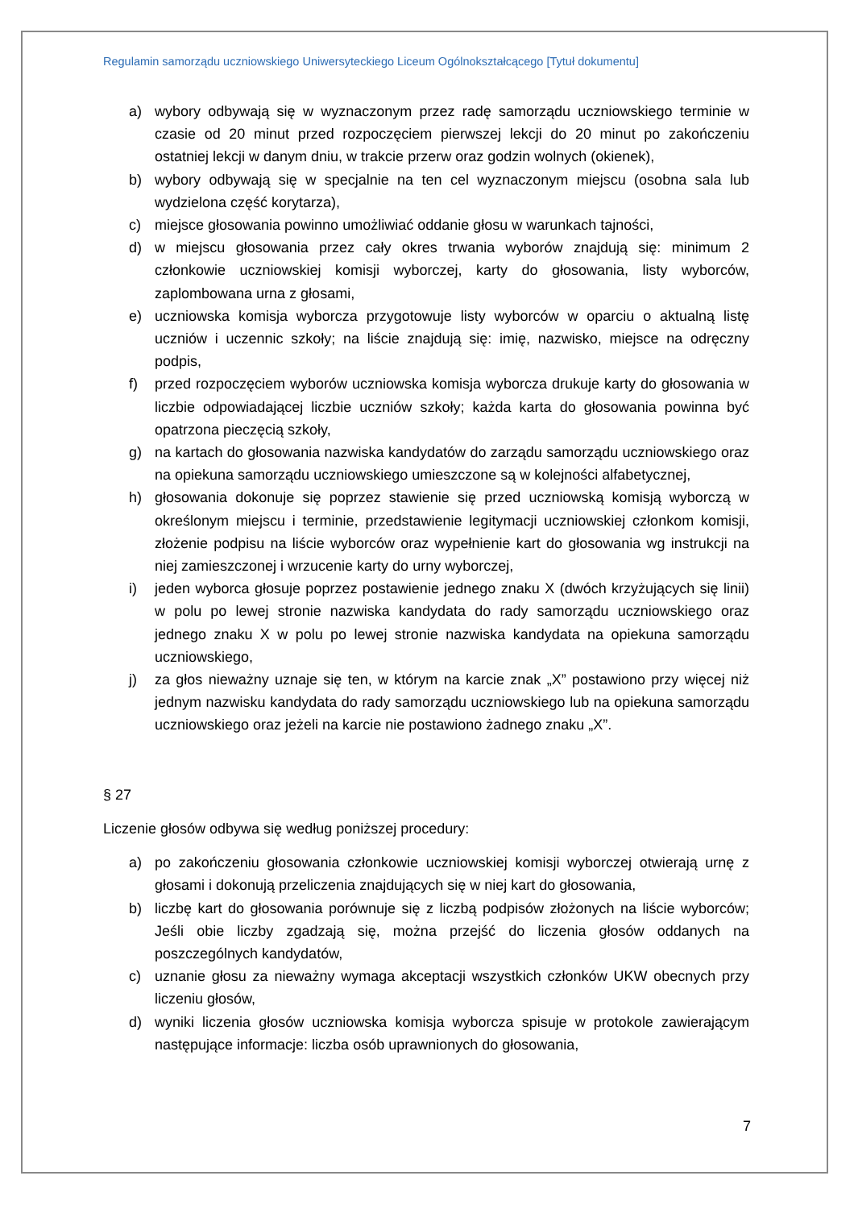Regulamin samorządu uczniowskiego Uniwersyteckiego Liceum Ogólnokształcącego [Tytuł dokumentu]
a) wybory odbywają się w wyznaczonym przez radę samorządu uczniowskiego terminie w czasie od 20 minut przed rozpoczęciem pierwszej lekcji do 20 minut po zakończeniu ostatniej lekcji w danym dniu, w trakcie przerw oraz godzin wolnych (okienek),
b) wybory odbywają się w specjalnie na ten cel wyznaczonym miejscu (osobna sala lub wydzielona część korytarza),
c) miejsce głosowania powinno umożliwiać oddanie głosu w warunkach tajności,
d) w miejscu głosowania przez cały okres trwania wyborów znajdują się: minimum 2 członkowie uczniowskiej komisji wyborczej, karty do głosowania, listy wyborców, zaplombowana urna z głosami,
e) uczniowska komisja wyborcza przygotowuje listy wyborców w oparciu o aktualną listę uczniów i uczennic szkoły; na liście znajdują się: imię, nazwisko, miejsce na odręczny podpis,
f) przed rozpoczęciem wyborów uczniowska komisja wyborcza drukuje karty do głosowania w liczbie odpowiadającej liczbie uczniów szkoły; każda karta do głosowania powinna być opatrzona pieczęcią szkoły,
g) na kartach do głosowania nazwiska kandydatów do zarządu samorządu uczniowskiego oraz na opiekuna samorządu uczniowskiego umieszczone są w kolejności alfabetycznej,
h) głosowania dokonuje się poprzez stawienie się przed uczniowską komisją wyborczą w określonym miejscu i terminie, przedstawienie legitymacji uczniowskiej członkom komisji, złożenie podpisu na liście wyborców oraz wypełnienie kart do głosowania wg instrukcji na niej zamieszczonej i wrzucenie karty do urny wyborczej,
i) jeden wyborca głosuje poprzez postawienie jednego znaku X (dwóch krzyżujących się linii) w polu po lewej stronie nazwiska kandydata do rady samorządu uczniowskiego oraz jednego znaku X w polu po lewej stronie nazwiska kandydata na opiekuna samorządu uczniowskiego,
j) za głos nieważny uznaje się ten, w którym na karcie znak „X” postawiono przy więcej niż jednym nazwisku kandydata do rady samorządu uczniowskiego lub na opiekuna samorządu uczniowskiego oraz jeżeli na karcie nie postawiono żadnego znaku „X”.
§ 27
Liczenie głosów odbywa się według poniższej procedury:
a) po zakończeniu głosowania członkowie uczniowskiej komisji wyborczej otwierają urnę z głosami i dokonują przeliczenia znajdujących się w niej kart do głosowania,
b) liczbę kart do głosowania porównuje się z liczbą podpisów złożonych na liście wyborców; Jeśli obie liczby zgadzają się, można przejść do liczenia głosów oddanych na poszczególnych kandydatów,
c) uznanie głosu za nieważny wymaga akceptacji wszystkich członków UKW obecnych przy liczeniu głosów,
d) wyniki liczenia głosów uczniowska komisja wyborcza spisuje w protokole zawierającym następujące informacje: liczba osób uprawnionych do głosowania,
7